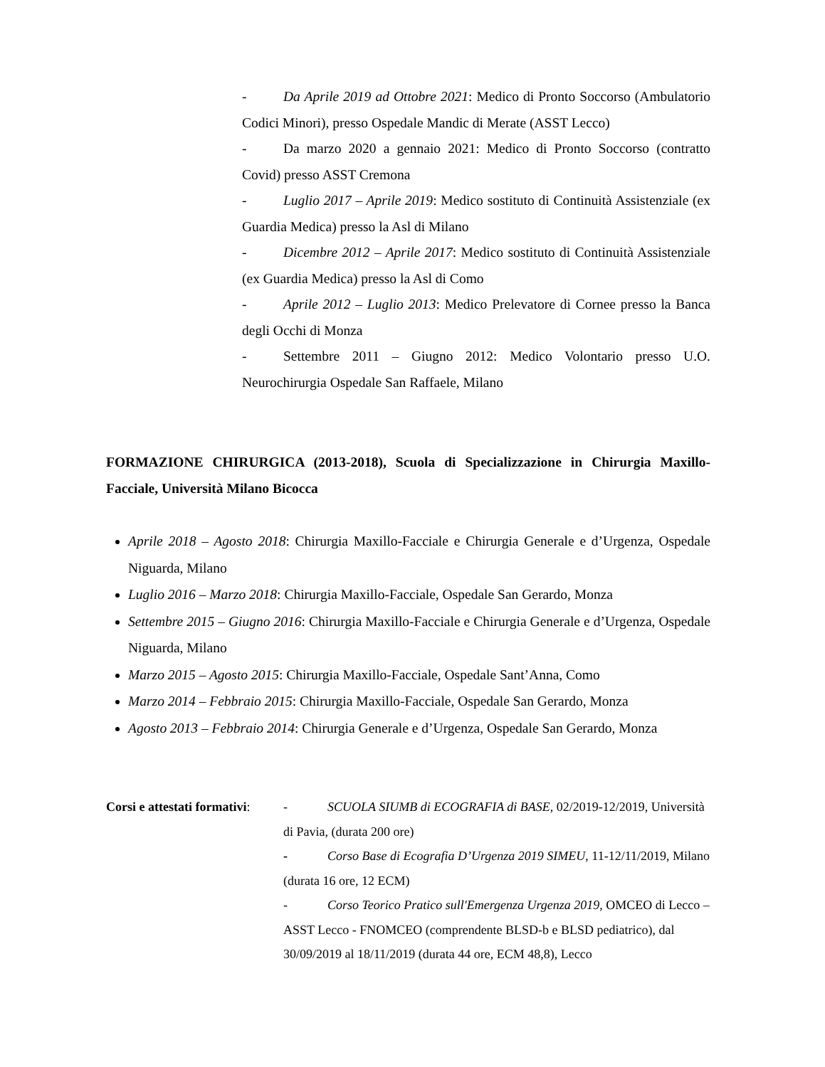- Da Aprile 2019 ad Ottobre 2021: Medico di Pronto Soccorso (Ambulatorio Codici Minori), presso Ospedale Mandic di Merate (ASST Lecco)
- Da marzo 2020 a gennaio 2021: Medico di Pronto Soccorso (contratto Covid) presso ASST Cremona
- Luglio 2017 – Aprile 2019: Medico sostituto di Continuità Assistenziale (ex Guardia Medica) presso la Asl di Milano
- Dicembre 2012 – Aprile 2017: Medico sostituto di Continuità Assistenziale (ex Guardia Medica) presso la Asl di Como
- Aprile 2012 – Luglio 2013: Medico Prelevatore di Cornee presso la Banca degli Occhi di Monza
- Settembre 2011 – Giugno 2012: Medico Volontario presso U.O. Neurochirurgia Ospedale San Raffaele, Milano
FORMAZIONE CHIRURGICA (2013-2018), Scuola di Specializzazione in Chirurgia Maxillo-Facciale, Università Milano Bicocca
Aprile 2018 – Agosto 2018: Chirurgia Maxillo-Facciale e Chirurgia Generale e d’Urgenza, Ospedale Niguarda, Milano
Luglio 2016 – Marzo 2018: Chirurgia Maxillo-Facciale, Ospedale San Gerardo, Monza
Settembre 2015 – Giugno 2016: Chirurgia Maxillo-Facciale e Chirurgia Generale e d’Urgenza, Ospedale Niguarda, Milano
Marzo 2015 – Agosto 2015: Chirurgia Maxillo-Facciale, Ospedale Sant’Anna, Como
Marzo 2014 – Febbraio 2015: Chirurgia Maxillo-Facciale, Ospedale San Gerardo, Monza
Agosto 2013 – Febbraio 2014: Chirurgia Generale e d’Urgenza, Ospedale San Gerardo, Monza
Corsi e attestati formativi:
- SCUOLA SIUMB di ECOGRAFIA di BASE, 02/2019-12/2019, Università di Pavia, (durata 200 ore)
- Corso Base di Ecografia D’Urgenza 2019 SIMEU, 11-12/11/2019, Milano (durata 16 ore, 12 ECM)
- Corso Teorico Pratico sull'Emergenza Urgenza 2019, OMCEO di Lecco – ASST Lecco - FNOMCEO (comprendente BLSD-b e BLSD pediatrico), dal 30/09/2019 al 18/11/2019 (durata 44 ore, ECM 48,8), Lecco